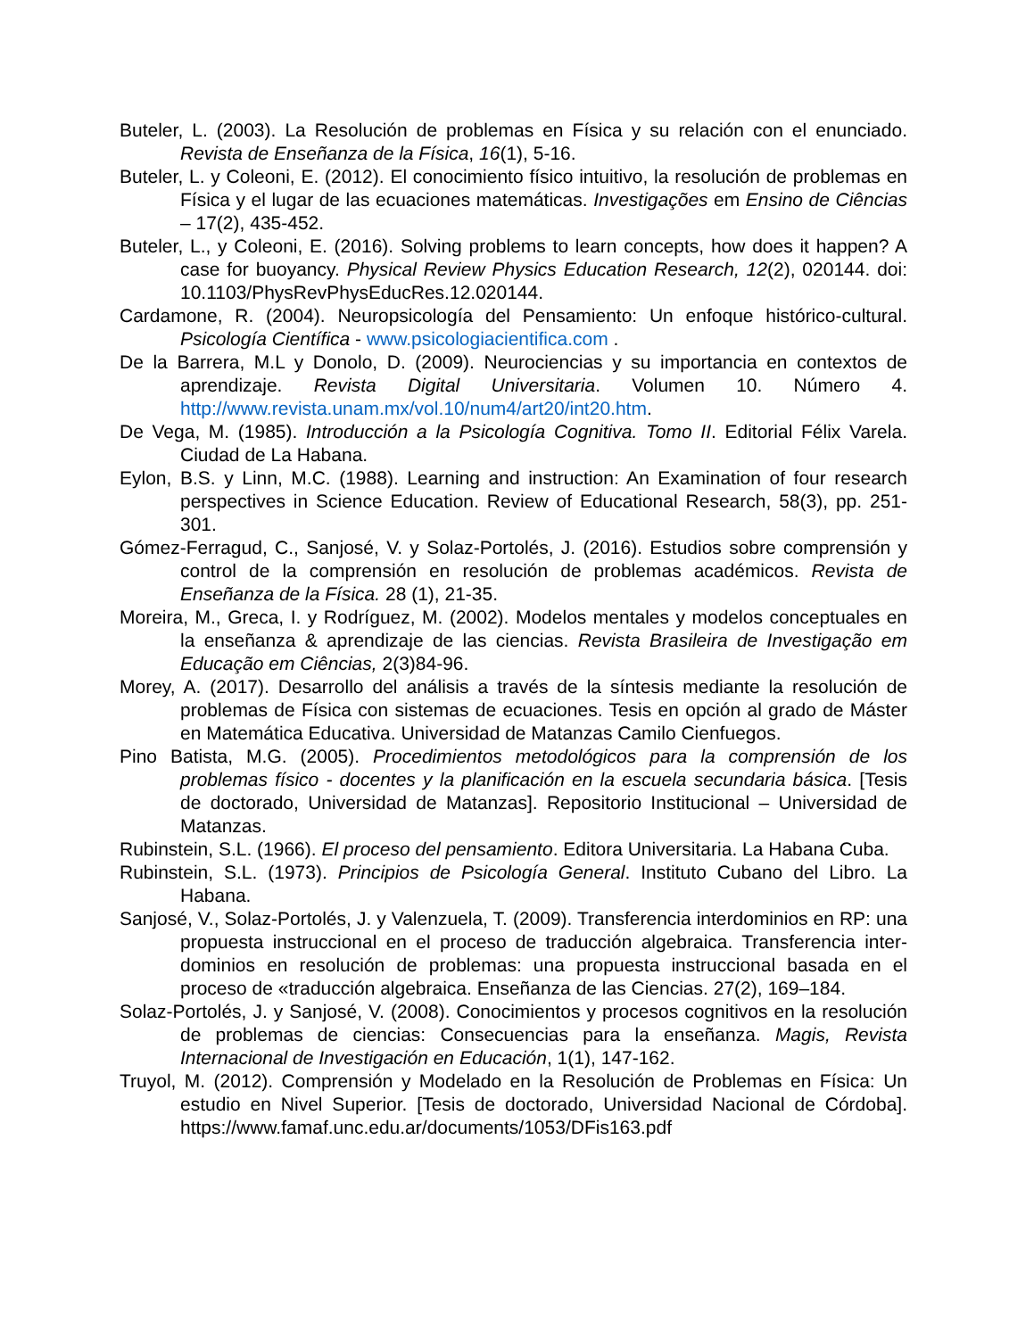Buteler, L. (2003). La Resolución de problemas en Física y su relación con el enunciado. Revista de Enseñanza de la Física, 16(1), 5-16.
Buteler, L. y Coleoni, E. (2012). El conocimiento físico intuitivo, la resolución de problemas en Física y el lugar de las ecuaciones matemáticas. Investigações em Ensino de Ciências – 17(2), 435-452.
Buteler, L., y Coleoni, E. (2016). Solving problems to learn concepts, how does it happen? A case for buoyancy. Physical Review Physics Education Research, 12(2), 020144. doi: 10.1103/PhysRevPhysEducRes.12.020144.
Cardamone, R. (2004). Neuropsicología del Pensamiento: Un enfoque histórico-cultural. Psicología Científica - www.psicologiacientifica.com .
De la Barrera, M.L y Donolo, D. (2009). Neurociencias y su importancia en contextos de aprendizaje. Revista Digital Universitaria. Volumen 10. Número 4. http://www.revista.unam.mx/vol.10/num4/art20/int20.htm.
De Vega, M. (1985). Introducción a la Psicología Cognitiva. Tomo II. Editorial Félix Varela. Ciudad de La Habana.
Eylon, B.S. y Linn, M.C. (1988). Learning and instruction: An Examination of four research perspectives in Science Education. Review of Educational Research, 58(3), pp. 251-301.
Gómez-Ferragud, C., Sanjosé, V. y Solaz-Portolés, J. (2016). Estudios sobre comprensión y control de la comprensión en resolución de problemas académicos. Revista de Enseñanza de la Física. 28 (1), 21-35.
Moreira, M., Greca, I. y Rodríguez, M. (2002). Modelos mentales y modelos conceptuales en la enseñanza & aprendizaje de las ciencias. Revista Brasileira de Investigação em Educação em Ciências, 2(3)84-96.
Morey, A. (2017). Desarrollo del análisis a través de la síntesis mediante la resolución de problemas de Física con sistemas de ecuaciones. Tesis en opción al grado de Máster en Matemática Educativa. Universidad de Matanzas Camilo Cienfuegos.
Pino Batista, M.G. (2005). Procedimientos metodológicos para la comprensión de los problemas físico - docentes y la planificación en la escuela secundaria básica. [Tesis de doctorado, Universidad de Matanzas]. Repositorio Institucional – Universidad de Matanzas.
Rubinstein, S.L. (1966). El proceso del pensamiento. Editora Universitaria. La Habana Cuba.
Rubinstein, S.L. (1973). Principios de Psicología General. Instituto Cubano del Libro. La Habana.
Sanjosé, V., Solaz-Portolés, J. y Valenzuela, T. (2009). Transferencia interdominios en RP: una propuesta instruccional en el proceso de traducción algebraica. Transferencia inter-dominios en resolución de problemas: una propuesta instruccional basada en el proceso de «traducción algebraica. Enseñanza de las Ciencias. 27(2), 169–184.
Solaz-Portolés, J. y Sanjosé, V. (2008). Conocimientos y procesos cognitivos en la resolución de problemas de ciencias: Consecuencias para la enseñanza. Magis, Revista Internacional de Investigación en Educación, 1(1), 147-162.
Truyol, M. (2012). Comprensión y Modelado en la Resolución de Problemas en Física: Un estudio en Nivel Superior. [Tesis de doctorado, Universidad Nacional de Córdoba]. https://www.famaf.unc.edu.ar/documents/1053/DFis163.pdf